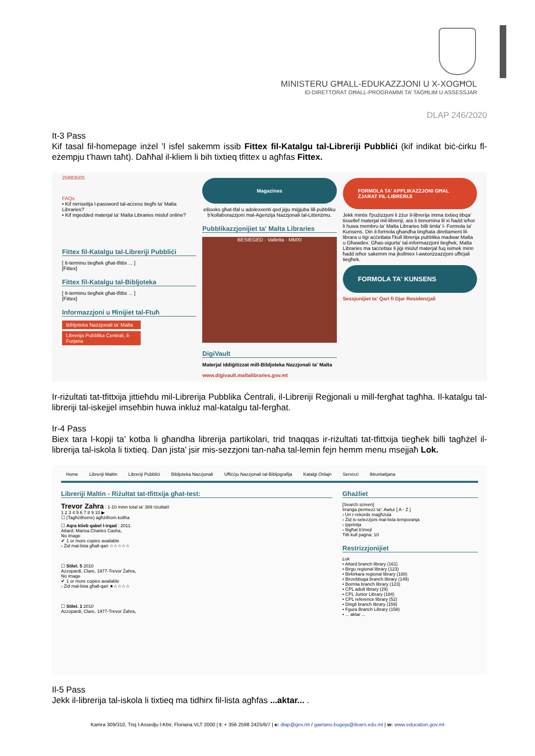MINISTERU GĦALL-EDUKAZZJONI U X-XOGĦOL
ID-DIRETTORAT GĦALL-PROGRAMMI TA’ TAGĦLIM U ASSESSJAR
DLAP 246/2020
It-3 Pass
Kif tasal fil-homepage inżel ’l isfel sakemm issib Fittex fil-Katalgu tal-Libreriji Pubbliċi (kif indikat biċ-ċirku fl-eżempju t’hawn taħt). Daħħal il-kliem li bih tixtieq tfittex u agħfas Fittex.
25983500.
FAQs
• Kif nirrisettja l-password tal-aċċess tiegħi ta' Malta Libraries?
• Kif inġedded materjal ta' Malta Libraries misluf online?
Fittex fil-Katalgu tal-Libreriji Pubbliċi
[ It-terminu tiegħek għat-tfittix ... ]
[Fittex]
Fittex fil-Katalgu tal-Bibljoteka
[ It-terminu tiegħek għat-tfittix ... ]
[Fittex]
Informazzjoni u Ħinijiet tal-Ftuħ
Bibljoteka Nazzjonali ta' Malta
Librerija Pubblika Ċentrali, il-Furjana
Magazines
eBooks għat-tfal u adolexxenti qed jiġu miġjuba lill-pubbliku b'kollaborazzjoni mal-Aġenzija Nazzjonali tal-Litteriżmu.
Pubblikazzjonijiet ta' Malta Libraries
BESIEGED · Valletta · MMXI
DigiVault
Materjal iddiġitizzat mill-Bibljoteka Nazzjonali ta' Malta
www.digivault.maltalibraries.gov.mt
FORMOLA TA' APPLIKAZZJONI GĦAL ŻJARAT FIL-LIBRERIJI
Jekk mintix f'pużizzjoni li żżur il-librerija imma tixtieq tibqa' tissellef materjal mil-libreriji, ara li tinnomina lil xi ħadd ieħor li huwa membru ta' Malta Libraries billi timla' l- Formola ta' Kunsens. Din il-formola għandha tingħata direttament lil-librara u tiġi aċċettata f'kull librerija pubblika madwar Malta u Għawdex. Għas-sigurta' tal-informazzjoni tiegħek, Malta Libraries ma taċċettax li jiġi misluf materjal fuq isimek minn ħadd ieħor sakemm ma jkollniex l-awtorizzazzjoni uffiċjali tiegħek.
FORMOLA TA' KUNSENS
Sessjonijiet ta' Qari fi Djar Residenzjali
Ir-riżultati tat-tfittxija jittieħdu mil-Librerija Pubblika Ċentrali, il-Libreriji Reġjonali u mill-fergħat tagħha. Il-katalgu tal-libreriji tal-iskejjel imseħbin huwa inkluż mal-katalgu tal-fergħat.
Ir-4 Pass
Biex tara l-kopji ta’ kotba li għandha librerija partikolari, trid tnaqqas ir-riżultati tat-tfittxija tiegħek billi tagħżel il-librerija tal-iskola li tixtieq. Dan jista’ jsir mis-sezzjoni tan-naħa tal-lemin fejn hemm menu msejjaħ Lok.
Home Libreriji Maltin Libreriji Pubbliċi Bibljoteka Nazzjonali Uffiċċju Nazzjonali tal-Bibljografija Katalgi Onlajn Servizzi Ikkuntattjana
Libreriji Maltin - Riżultat tat-tfittxija għat-test:
Trevor Zahra : 1-10 minn total ta' 389 riżultat/i
1 2 3 4 5 6 7 8 9 10 ▶
☐ (Tagħżilhomx) agħżilhom kollha
☐ Aqra ktieb qabel l-irqad : 2011.
Attard, Marisa.Charles Casha,
No image
✔ 1 or more copies available
› Żid mal-lista għall-qari ☆☆☆☆☆
☐ Stilel. 5 2010
Azzopardi, Clare, 1977-Trevor Żahra,
No image
✔ 1 or more copies available
› Żid mal-lista għall-qari ★☆☆☆☆
☐ Stilel. 1 2010
Azzopardi, Clare, 1977-Trevor Żahra,
Għażliet
[Search screen]
Irranġa permezz ta': Awtur [ A - Z ]
› Uri r-rekords magħżula
› Żid is-selezzjoni mal-lista temporanja
› Ipprintja
› Ibgħat b'imejl
Titli kull paġna: 10
Restrizzjonijiet
Lok
• Attard branch library (161)
• Birgu regional library (123)
• Birkirkara regional library (188)
• Birzebbuga branch library (149)
• Bormla branch library (123)
• CPL adult library (29)
• CPL Junior Library (184)
• CPL reference library (52)
• Dingli branch library (159)
• Fgura Branch Library (158)
• ... aktar ...
Il-5 Pass
Jekk il-librerija tal-iskola li tixtieq ma tidhirx fil-lista agħfas ...aktar... .
Kamra 309/310, Triq l-Assedju l-Kbir, Floriana VLT 2000 | t: + 356 2598 2425/6/7 | e: dlap@gov.mt / gaetano.bugeja@ilearn.edu.mt | w: www.education.gov.mt